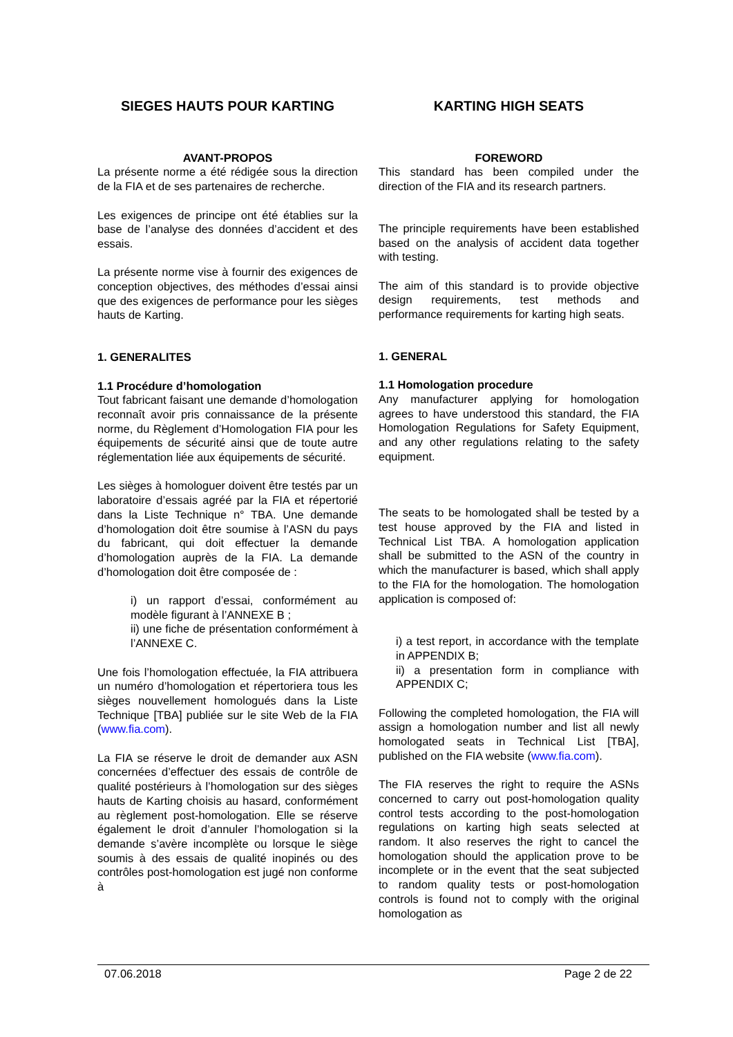SIEGES HAUTS POUR KARTING KARTING HIGH SEATS
AVANT-PROPOS
La présente norme a été rédigée sous la direction de la FIA et de ses partenaires de recherche.
Les exigences de principe ont été établies sur la base de l’analyse des données d’accident et des essais.
La présente norme vise à fournir des exigences de conception objectives, des méthodes d’essai ainsi que des exigences de performance pour les sièges hauts de Karting.
1. GENERALITES
1.1 Procédure d’homologation
Tout fabricant faisant une demande d’homologation reconnaît avoir pris connaissance de la présente norme, du Règlement d’Homologation FIA pour les équipements de sécurité ainsi que de toute autre réglementation liée aux équipements de sécurité.
Les sièges à homologuer doivent être testés par un laboratoire d’essais agréé par la FIA et répertorié dans la Liste Technique n° TBA. Une demande d’homologation doit être soumise à l’ASN du pays du fabricant, qui doit effectuer la demande d’homologation auprès de la FIA. La demande d’homologation doit être composée de :
i) un rapport d’essai, conformément au modèle figurant à l’ANNEXE B ;
ii) une fiche de présentation conformément à l’ANNEXE C.
Une fois l’homologation effectuée, la FIA attribuera un numéro d’homologation et répertoriera tous les sièges nouvellement homologués dans la Liste Technique [TBA] publiée sur le site Web de la FIA (www.fia.com).
La FIA se réserve le droit de demander aux ASN concernées d’effectuer des essais de contrôle de qualité postérieurs à l’homologation sur des sièges hauts de Karting choisis au hasard, conformément au règlement post-homologation. Elle se réserve également le droit d’annuler l’homologation si la demande s’avère incomplète ou lorsque le siège soumis à des essais de qualité inopinés ou des contrôles post-homologation est jugé non conforme à
FOREWORD
This standard has been compiled under the direction of the FIA and its research partners.
The principle requirements have been established based on the analysis of accident data together with testing.
The aim of this standard is to provide objective design requirements, test methods and performance requirements for karting high seats.
1. GENERAL
1.1 Homologation procedure
Any manufacturer applying for homologation agrees to have understood this standard, the FIA Homologation Regulations for Safety Equipment, and any other regulations relating to the safety equipment.
The seats to be homologated shall be tested by a test house approved by the FIA and listed in Technical List TBA. A homologation application shall be submitted to the ASN of the country in which the manufacturer is based, which shall apply to the FIA for the homologation. The homologation application is composed of:
i) a test report, in accordance with the template in APPENDIX B;
ii) a presentation form in compliance with APPENDIX C;
Following the completed homologation, the FIA will assign a homologation number and list all newly homologated seats in Technical List [TBA], published on the FIA website (www.fia.com).
The FIA reserves the right to require the ASNs concerned to carry out post-homologation quality control tests according to the post-homologation regulations on karting high seats selected at random. It also reserves the right to cancel the homologation should the application prove to be incomplete or in the event that the seat subjected to random quality tests or post-homologation controls is found not to comply with the original homologation as
07.06.2018 Page 2 de 22